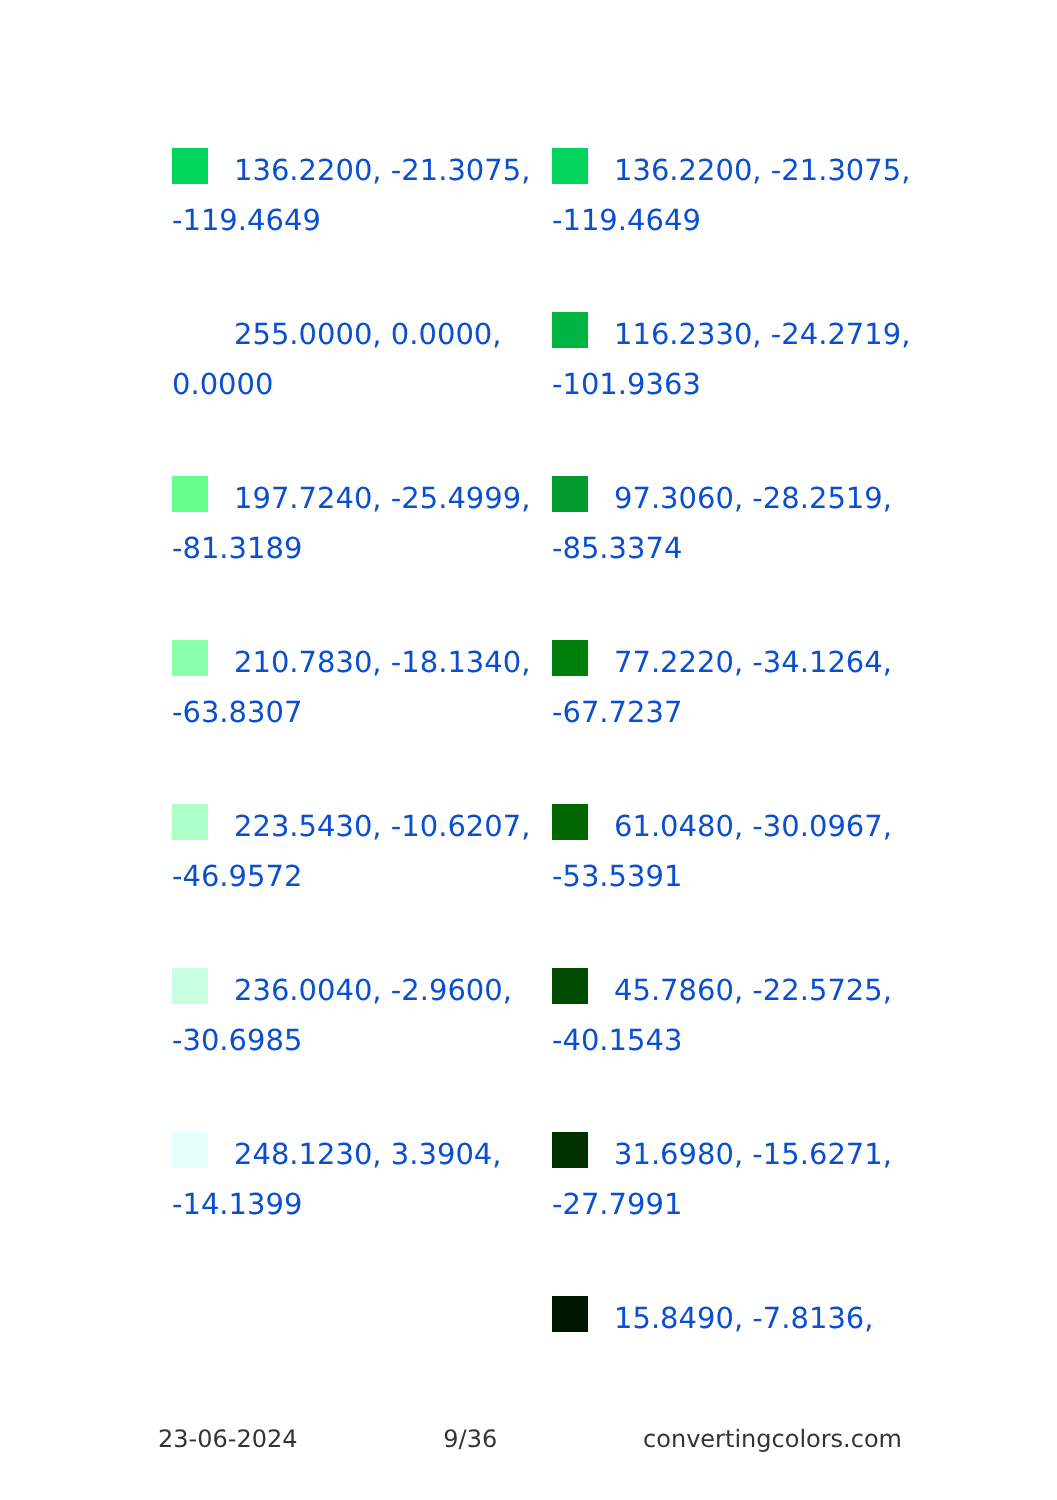136.2200, -21.3075, -119.4649
255.0000, 0.0000, 0.0000
197.7240, -25.4999, -81.3189
210.7830, -18.1340, -63.8307
223.5430, -10.6207, -46.9572
236.0040, -2.9600, -30.6985
248.1230, 3.3904, -14.1399
136.2200, -21.3075, -119.4649
116.2330, -24.2719, -101.9363
97.3060, -28.2519, -85.3374
77.2220, -34.1264, -67.7237
61.0480, -30.0967, -53.5391
45.7860, -22.5725, -40.1543
31.6980, -15.6271, -27.7991
15.8490, -7.8136,
23-06-2024 9/36 convertingcolors.com